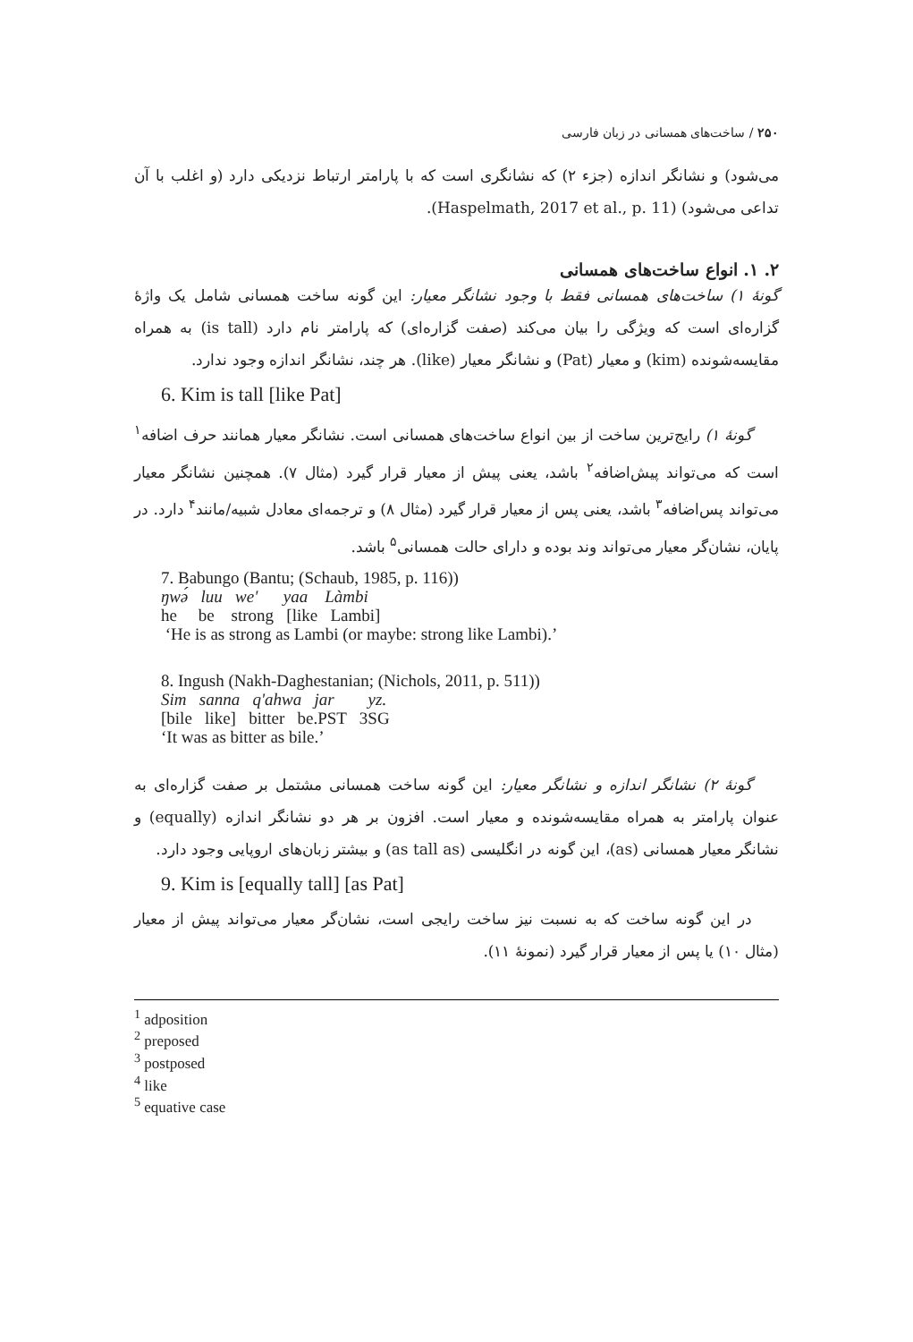۲۵۰ / ساخت‌های همسانی در زبان فارسی
می‌شود) و نشانگر اندازه (جزء ۲) که نشانگری است که با پارامتر ارتباط نزدیکی دارد (و اغلب با آن تداعی می‌شود) (Haspelmath, 2017 et al., p. 11).
۲. ۱. انواع ساخت‌های همسانی
گونهٔ ۱) ساخت‌های همسانی فقط با وجود نشانگر معیار: این گونه ساخت همسانی شامل یک واژهٔ گزاره‌ای است که ویژگی را بیان می‌کند (صفت گزاره‌ای) که پارامتر نام دارد (is tall) به همراه مقایسه‌شونده (kim) و معیار (Pat) و نشانگر معیار (like). هر چند، نشانگر اندازه وجود ندارد.
6. Kim is tall [like Pat]
گونهٔ ۱) رایج‌ترین ساخت از بین انواع ساخت‌های همسانی است. نشانگر معیار همانند حرف اضافه<sup>۱</sup> است که می‌تواند پیش‌اضافه<sup>۲</sup> باشد، یعنی پیش از معیار قرار گیرد (مثال ۷). همچنین نشانگر معیار می‌تواند پس‌اضافه<sup>۳</sup> باشد، یعنی پس از معیار قرار گیرد (مثال ۸) و ترجمه‌ای معادل شبیه/مانند<sup>۴</sup> دارد. در پایان، نشان‌گر معیار می‌تواند وند بوده و دارای حالت همسانی<sup>۵</sup> باشد.
7. Babungo (Bantu; (Schaub, 1985, p. 116))
ŋwə́ luu we' yaa Làmbi
he be strong [like Lambi]
‘He is as strong as Lambi (or maybe: strong like Lambi).’
8. Ingush (Nakh-Daghestanian; (Nichols, 2011, p. 511))
Sim sanna q'ahwa jar yz.
[bile like] bitter be.PST 3SG
‘It was as bitter as bile.’
گونهٔ ۲) نشانگر اندازه و نشانگر معیار: این گونه ساخت همسانی مشتمل بر صفت گزاره‌ای به عنوان پارامتر به همراه مقایسه‌شونده و معیار است. افزون بر هر دو نشانگر اندازه (equally) و نشانگر معیار همسانی (as)، این گونه در انگلیسی (as tall as) و بیشتر زبان‌های اروپایی وجود دارد.
9. Kim is [equally tall] [as Pat]
در این گونه ساخت که به نسبت نیز ساخت رایجی است، نشان‌گر معیار می‌تواند پیش از معیار (مثال ۱۰) یا پس از معیار قرار گیرد (نمونهٔ ۱۱).
<sup>1</sup> adposition
<sup>2</sup> preposed
<sup>3</sup> postposed
<sup>4</sup> like
<sup>5</sup> equative case